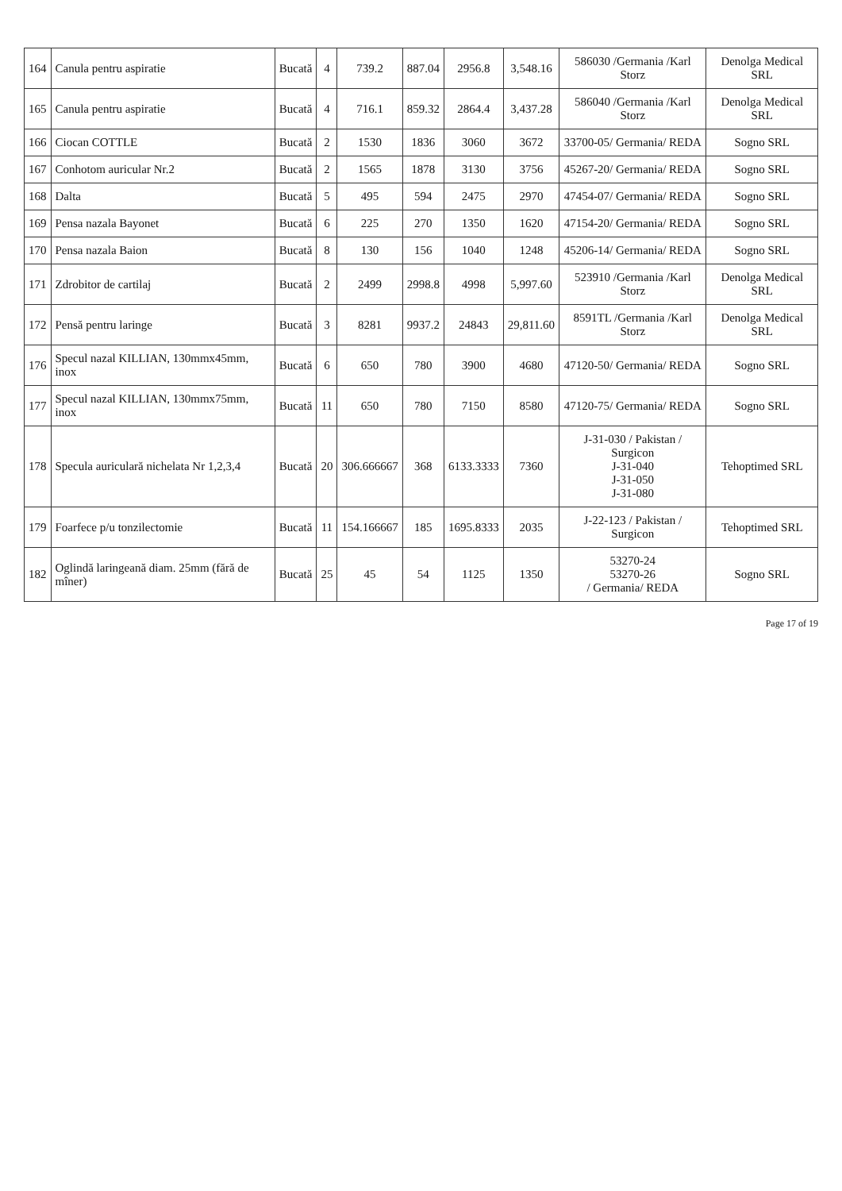| 164 | Canula pentru aspiratie | Bucată | 4 | 739.2 | 887.04 | 2956.8 | 3,548.16 | 586030 /Germania /Karl Storz | Denolga Medical SRL |
| 165 | Canula pentru aspiratie | Bucată | 4 | 716.1 | 859.32 | 2864.4 | 3,437.28 | 586040 /Germania /Karl Storz | Denolga Medical SRL |
| 166 | Ciocan COTTLE | Bucată | 2 | 1530 | 1836 | 3060 | 3672 | 33700-05/ Germania/ REDA | Sogno SRL |
| 167 | Conhotom auricular Nr.2 | Bucată | 2 | 1565 | 1878 | 3130 | 3756 | 45267-20/ Germania/ REDA | Sogno SRL |
| 168 | Dalta | Bucată | 5 | 495 | 594 | 2475 | 2970 | 47454-07/ Germania/ REDA | Sogno SRL |
| 169 | Pensa nazala Bayonet | Bucată | 6 | 225 | 270 | 1350 | 1620 | 47154-20/ Germania/ REDA | Sogno SRL |
| 170 | Pensa nazala Baion | Bucată | 8 | 130 | 156 | 1040 | 1248 | 45206-14/ Germania/ REDA | Sogno SRL |
| 171 | Zdrobitor de cartilaj | Bucată | 2 | 2499 | 2998.8 | 4998 | 5,997.60 | 523910 /Germania /Karl Storz | Denolga Medical SRL |
| 172 | Pensă pentru laringe | Bucată | 3 | 8281 | 9937.2 | 24843 | 29,811.60 | 8591TL /Germania /Karl Storz | Denolga Medical SRL |
| 176 | Specul nazal KILLIAN, 130mmx45mm, inox | Bucată | 6 | 650 | 780 | 3900 | 4680 | 47120-50/ Germania/ REDA | Sogno SRL |
| 177 | Specul nazal KILLIAN, 130mmx75mm, inox | Bucată | 11 | 650 | 780 | 7150 | 8580 | 47120-75/ Germania/ REDA | Sogno SRL |
| 178 | Specula auriculară nichelata Nr 1,2,3,4 | Bucată | 20 | 306.666667 | 368 | 6133.3333 | 7360 | J-31-030 / Pakistan / Surgicon J-31-040 J-31-050 J-31-080 | Tehoptimed SRL |
| 179 | Foarfece p/u tonzilectomie | Bucată | 11 | 154.166667 | 185 | 1695.8333 | 2035 | J-22-123 / Pakistan / Surgicon | Tehoptimed SRL |
| 182 | Oglindă laringeană diam. 25mm (fără de mîner) | Bucată | 25 | 45 | 54 | 1125 | 1350 | 53270-24 53270-26 / Germania/ REDA | Sogno SRL |
Page 17 of 19